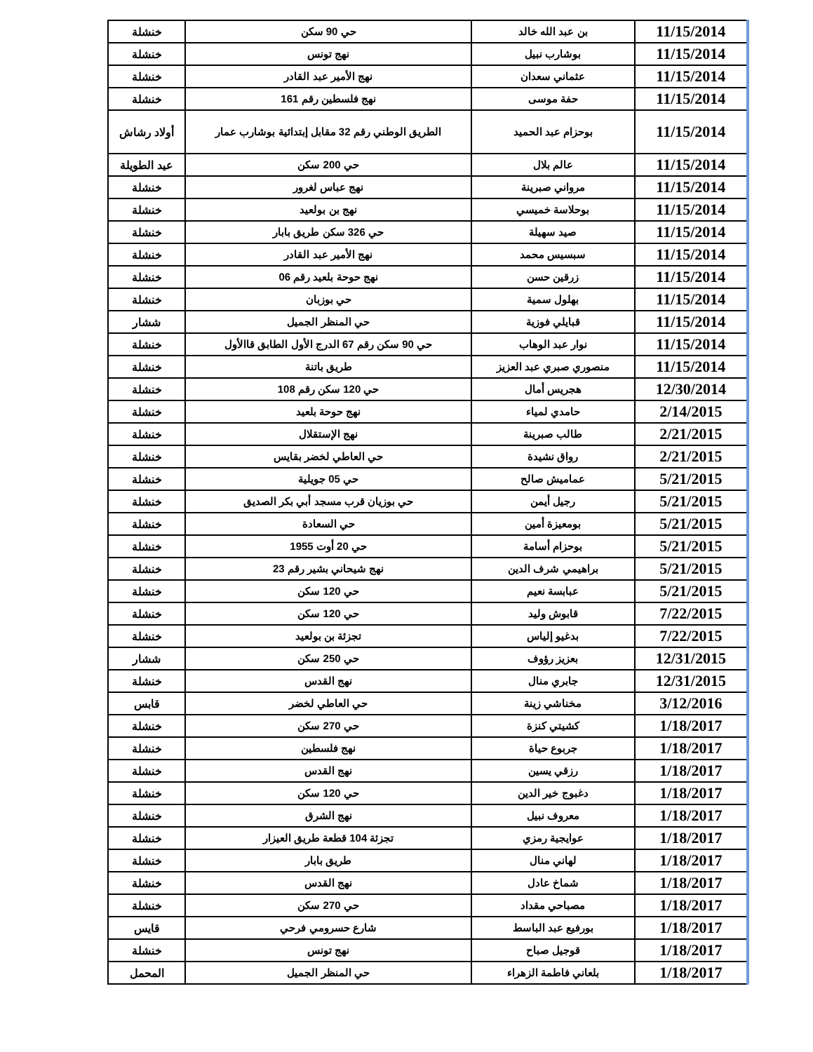| 11/15/2014 | بن عبد الله خالد | حي 90 سكن | خنشلة |
| 11/15/2014 | بوشارب نبيل | نهج تونس | خنشلة |
| 11/15/2014 | عثماني سعدان | نهج الأمير عبد القادر | خنشلة |
| 11/15/2014 | حفة موسى | نهج فلسطين رقم 161 | خنشلة |
| 11/15/2014 | بوحزام عبد الحميد | الطريق الوطني رقم 32 مقابل إبتدائية بوشارب عمار | أولاد رشاش |
| 11/15/2014 | عالم بلال | حي 200 سكن | عيد الطويلة |
| 11/15/2014 | مرواني صبرينة | نهج عباس لغرور | خنشلة |
| 11/15/2014 | بوحلاسة خميسي | نهج بن بولعيد | خنشلة |
| 11/15/2014 | صيد سهيلة | حي 326 سكن طريق بابار | خنشلة |
| 11/15/2014 | سبسيس محمد | نهج الأمير عبد القادر | خنشلة |
| 11/15/2014 | زرقين حسن | نهج حوحة بلعيد رقم 06 | خنشلة |
| 11/15/2014 | بهلول سمية | حي بوزبان | خنشلة |
| 11/15/2014 | قبايلي فوزية | حي المنظر الجميل | ششار |
| 11/15/2014 | نوار عبد الوهاب | حي 90 سكن رقم 67 الدرج الأول الطابق قاالأول | خنشلة |
| 11/15/2014 | منصوري صبري عبد العزيز | طريق باتنة | خنشلة |
| 12/30/2014 | هجريس أمال | حي 120 سكن رقم 108 | خنشلة |
| 2/14/2015 | حامدي لمياء | نهج حوحة بلعيد | خنشلة |
| 2/21/2015 | طالب صبرينة | نهج الإستقلال | خنشلة |
| 2/21/2015 | رواق نشيدة | حي العاطي لخضر بقايس | خنشلة |
| 5/21/2015 | عماميش صالح | حي 05 جويلية | خنشلة |
| 5/21/2015 | رجيل أيمن | حي بوزيان قرب مسجد أبي بكر الصديق | خنشلة |
| 5/21/2015 | بومعيزة أمين | حي السعادة | خنشلة |
| 5/21/2015 | بوحزام أسامة | حي 20 أوت 1955 | خنشلة |
| 5/21/2015 | براهيمي شرف الدين | نهج شيحاني بشير رقم 23 | خنشلة |
| 5/21/2015 | عبابسة نعيم | حي 120 سكن | خنشلة |
| 7/22/2015 | قابوش وليد | حي 120 سكن | خنشلة |
| 7/22/2015 | بدغيو إلياس | تجزئة بن بولعيد | خنشلة |
| 12/31/2015 | بعزيز رؤوف | حي 250 سكن | ششار |
| 12/31/2015 | جابري منال | نهج القدس | خنشلة |
| 3/12/2016 | مخناشي زينة | حي العاطي لخضر | قابس |
| 1/18/2017 | كشيتي كنزة | حي 270 سكن | خنشلة |
| 1/18/2017 | جربوع حياة | نهج فلسطين | خنشلة |
| 1/18/2017 | رزقي يسين | نهج القدس | خنشلة |
| 1/18/2017 | دغبوج خير الدين | حي 120 سكن | خنشلة |
| 1/18/2017 | معروف نبيل | نهج الشرق | خنشلة |
| 1/18/2017 | عوايجية رمزي | تجزئة 104 قطعة طريق العيزار | خنشلة |
| 1/18/2017 | لهاني منال | طريق بابار | خنشلة |
| 1/18/2017 | شماخ عادل | نهج القدس | خنشلة |
| 1/18/2017 | مصباحي مقداد | حي 270 سكن | خنشلة |
| 1/18/2017 | بورفيع عبد الباسط | شارع حسرومي فرحي | قايس |
| 1/18/2017 | قوجيل صباح | نهج تونس | خنشلة |
| 1/18/2017 | بلعاني فاطمة الزهراء | حي المنظر الجميل | المحمل |